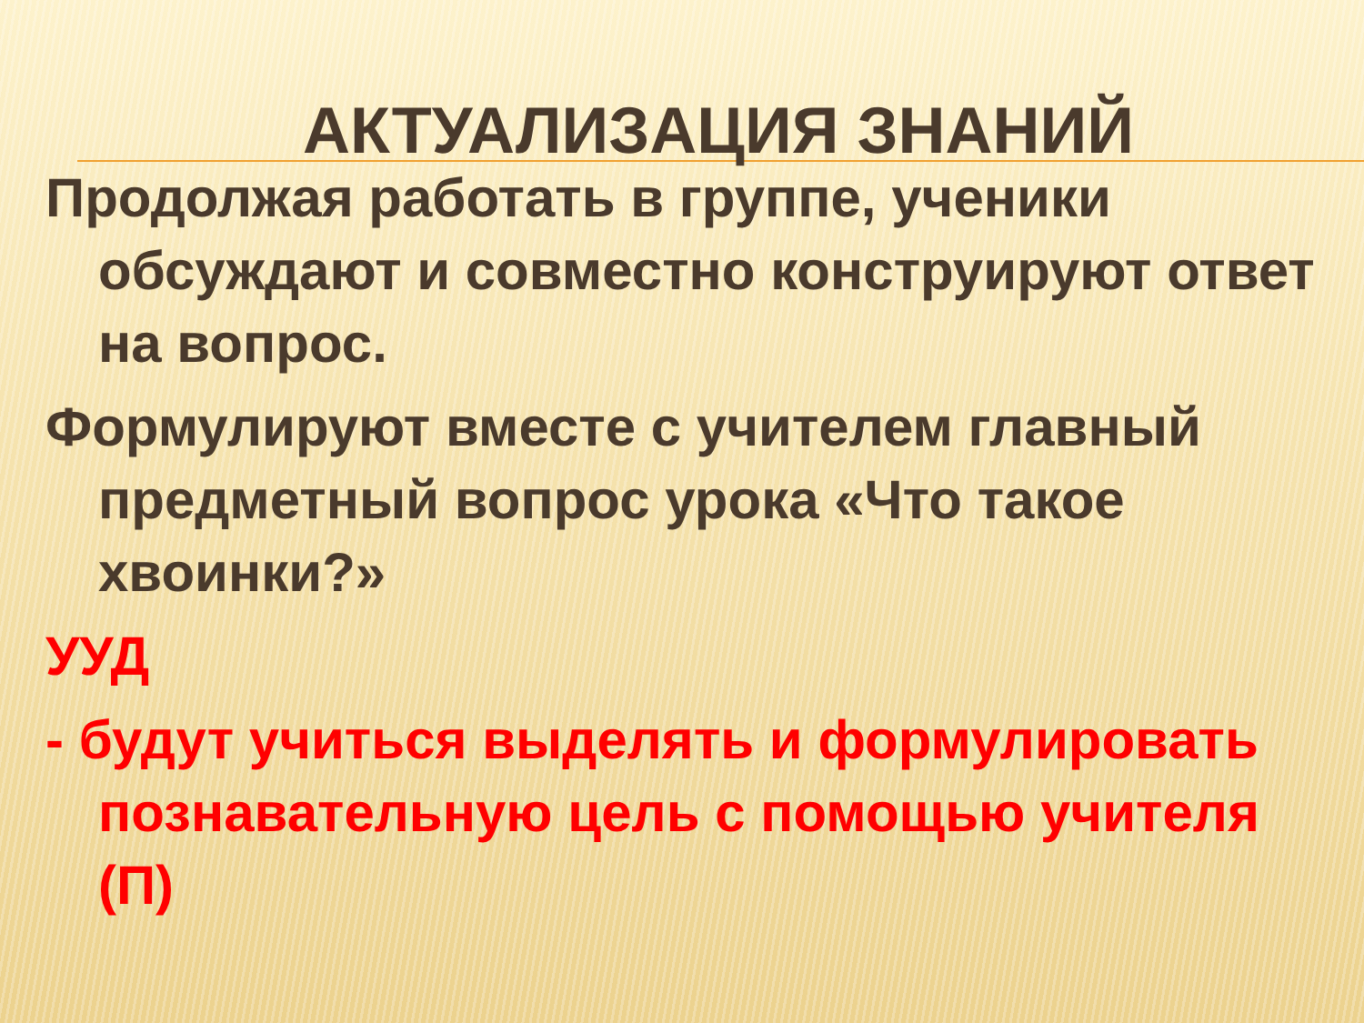АКТУАЛИЗАЦИЯ ЗНАНИЙ
Продолжая работать в группе, ученики обсуждают и совместно конструируют ответ на вопрос.
Формулируют вместе с учителем главный предметный вопрос урока «Что такое хвоинки?»
УУД
- будут учиться выделять и формулировать познавательную цель с помощью учителя (П)